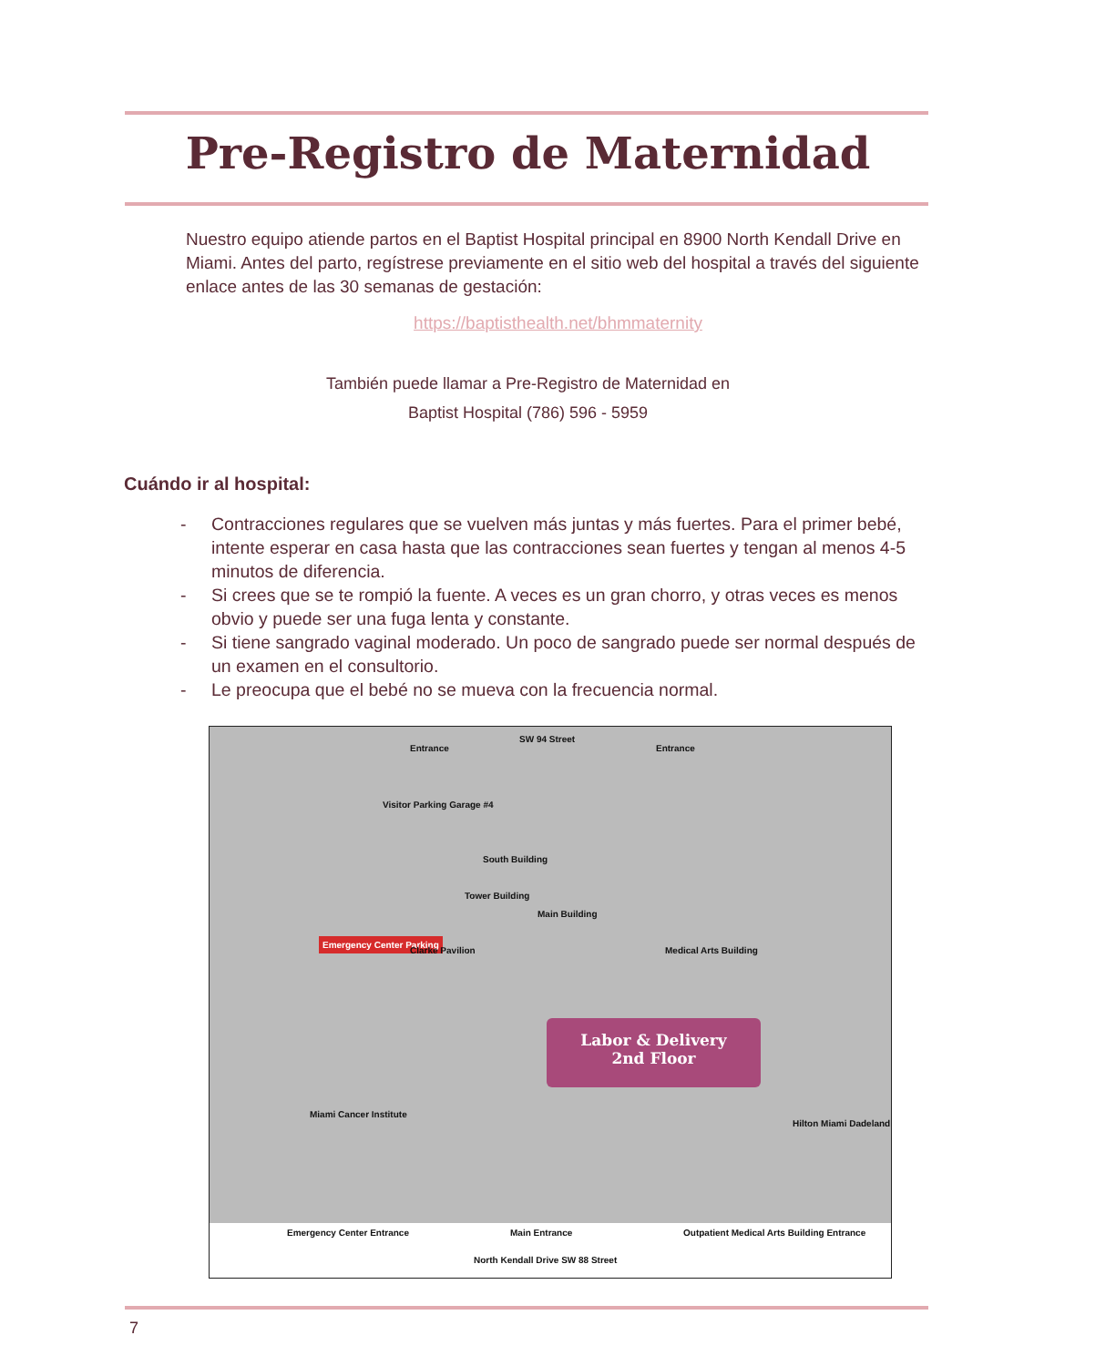Pre-Registro de Maternidad
Nuestro equipo atiende partos en el Baptist Hospital principal en 8900 North Kendall Drive en Miami. Antes del parto, regístrese previamente en el sitio web del hospital a través del siguiente enlace antes de las 30 semanas de gestación:
https://baptisthealth.net/bhmmaternity
También puede llamar a Pre-Registro de Maternidad en
Baptist Hospital (786) 596 - 5959
Cuándo ir al hospital:
- Contracciones regulares que se vuelven más juntas y más fuertes. Para el primer bebé, intente esperar en casa hasta que las contracciones sean fuertes y tengan al menos 4-5 minutos de diferencia.
- Si crees que se te rompió la fuente. A veces es un gran chorro, y otras veces es menos obvio y puede ser una fuga lenta y constante.
- Si tiene sangrado vaginal moderado. Un poco de sangrado puede ser normal después de un examen en el consultorio.
- Le preocupa que el bebé no se mueva con la frecuencia normal.
SW 94 Street
Entrance Entrance
Visitor Parking Garage #4
South Building
Tower Building
Main Building
Emergency Center Parking
Clarke Pavilion Medical Arts Building
Labor & Delivery
2nd Floor
Miami Cancer Institute
Hilton Miami Dadeland
Emergency Center Entrance Main Entrance
Outpatient Medical Arts Building Entrance
North Kendall Drive SW 88 Street
7